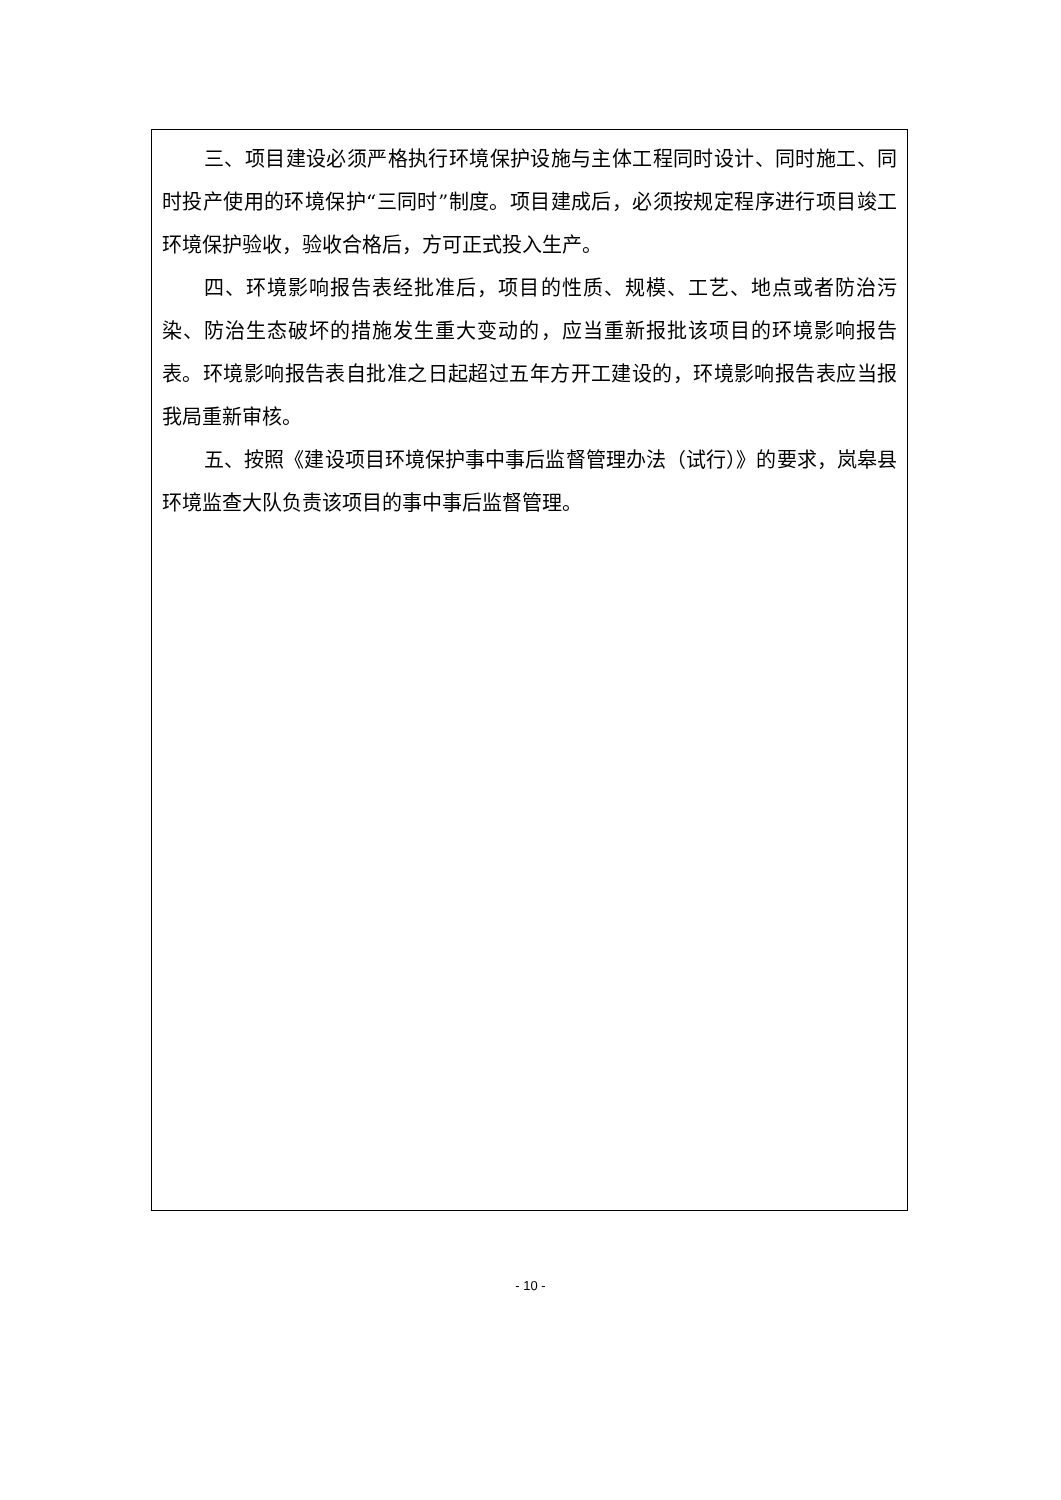三、项目建设必须严格执行环境保护设施与主体工程同时设计、同时施工、同时投产使用的环境保护“三同时”制度。项目建成后，必须按规定程序进行项目竣工环境保护验收，验收合格后，方可正式投入生产。
四、环境影响报告表经批准后，项目的性质、规模、工艺、地点或者防治污染、防治生态破坏的措施发生重大变动的，应当重新报批该项目的环境影响报告表。环境影响报告表自批准之日起超过五年方开工建设的，环境影响报告表应当报我局重新审核。
五、按照《建设项目环境保护事中事后监督管理办法（试行）》的要求，岚皋县环境监查大队负责该项目的事中事后监督管理。
- 10 -